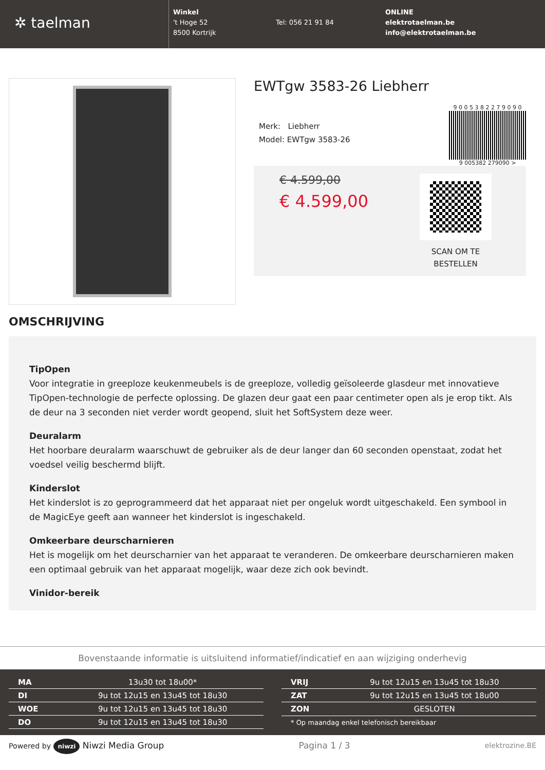✲ taelman
Winkel
't Hoge 52
8500 Kortrijk
Tel: 056 21 91 84 ONLINE
elektrotaelman.be
info@elektrotaelman.be
EWTgw 3583-26 Liebherr
Merk: Liebherr
Model: EWTgw 3583-26
9 0 0 5 3 8 2 2 7 9 0 9 0
9 005382 279090 >
€ 4.599,00
€ 4.599,00
SCAN OM TE BESTELLEN
OMSCHRIJVING
TipOpen
Voor integratie in greeploze keukenmeubels is de greeploze, volledig geïsoleerde glasdeur met innovatieve TipOpen-technologie de perfecte oplossing. De glazen deur gaat een paar centimeter open als je erop tikt. Als de deur na 3 seconden niet verder wordt geopend, sluit het SoftSystem deze weer.
Deuralarm
Het hoorbare deuralarm waarschuwt de gebruiker als de deur langer dan 60 seconden openstaat, zodat het voedsel veilig beschermd blijft.
Kinderslot
Het kinderslot is zo geprogrammeerd dat het apparaat niet per ongeluk wordt uitgeschakeld. Een symbool in de MagicEye geeft aan wanneer het kinderslot is ingeschakeld.
Omkeerbare deurscharnieren
Het is mogelijk om het deurscharnier van het apparaat te veranderen. De omkeerbare deurscharnieren maken een optimaal gebruik van het apparaat mogelijk, waar deze zich ook bevindt.
Vinidor-bereik
Bovenstaande informatie is uitsluitend informatief/indicatief en aan wijziging onderhevig
| MA | 13u30 tot 18u00* |
| DI | 9u tot 12u15 en 13u45 tot 18u30 |
| WOE | 9u tot 12u15 en 13u45 tot 18u30 |
| DO | 9u tot 12u15 en 13u45 tot 18u30 |
| VRIJ | 9u tot 12u15 en 13u45 tot 18u30 |
| ZAT | 9u tot 12u15 en 13u45 tot 18u00 |
| ZON | GESLOTEN |
| * Op maandag enkel telefonisch bereikbaar | |
Powered by niwzi Niwzi Media Group Pagina 1 / 3 elektrozine.BE